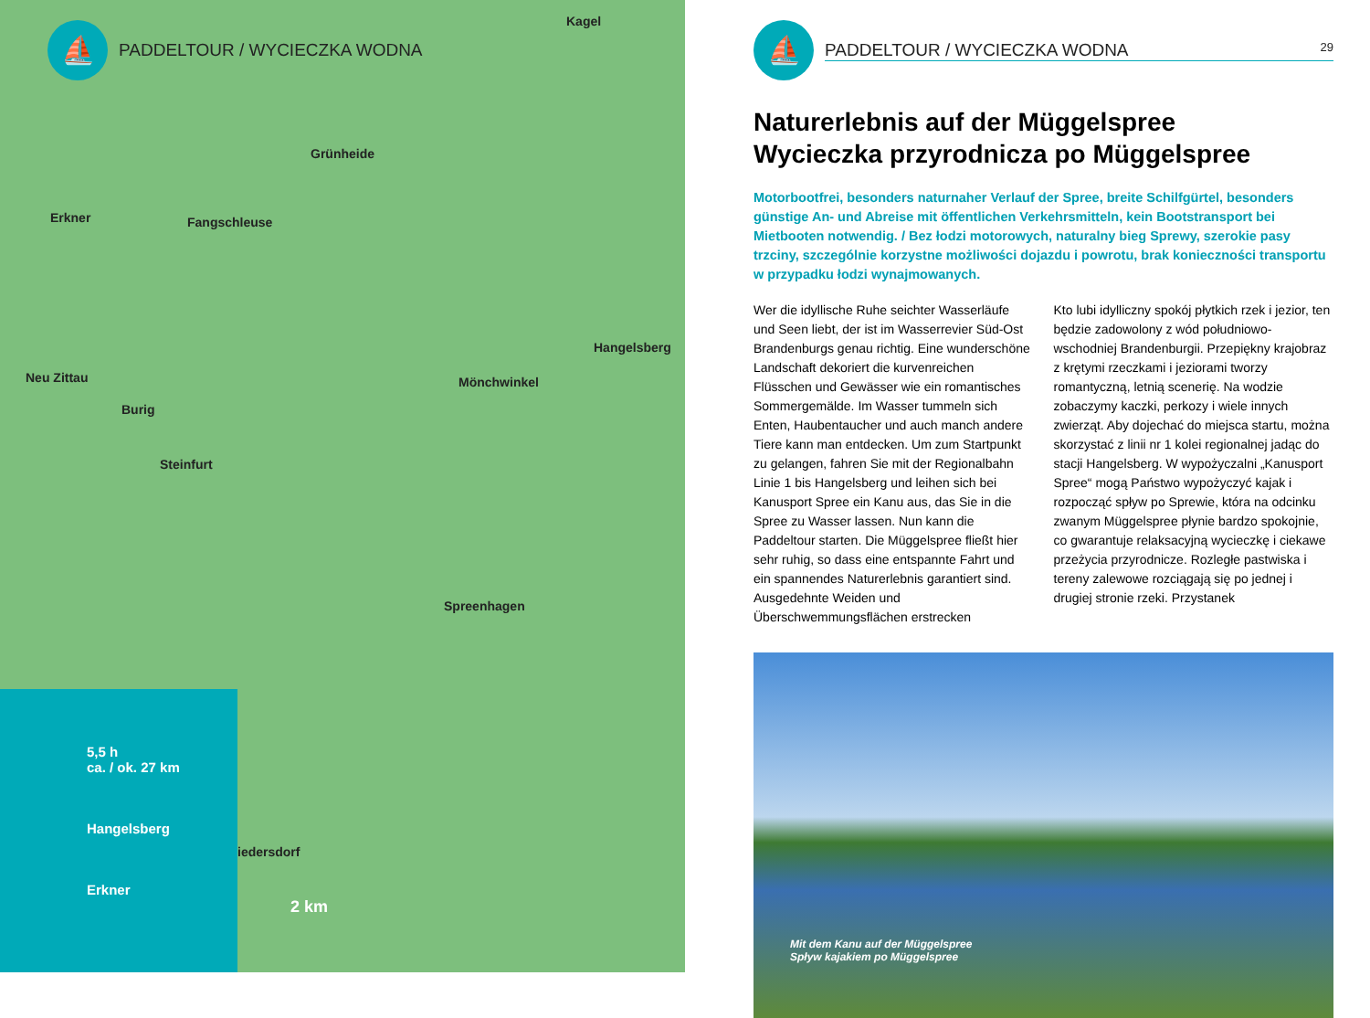⛵
PADDELTOUR / WYCIECZKA WODNA
Kagel
Grünheide
Erkner Fangschleuse
Hangelsberg
Neu Zittau Mönchwinkel
Burig
Steinfurt
Spreenhagen
Friedersdorf
2 km
5,5 h
ca. / ok. 27 km
Hangelsberg
Erkner
⛵
PADDELTOUR / WYCIECZKA WODNA 29
Naturerlebnis auf der Müggelspree
Wycieczka przyrodnicza po Müggelspree
Motorbootfrei, besonders naturnaher Verlauf der Spree, breite Schilfgürtel, besonders günstige An- und Abreise mit öffentlichen Verkehrsmitteln, kein Bootstransport bei Mietbooten notwendig. / Bez łodzi motorowych, naturalny bieg Sprewy, szerokie pasy trzciny, szczególnie korzystne możliwości dojazdu i powrotu, brak konieczności transportu w przypadku łodzi wynajmowanych.
Wer die idyllische Ruhe seichter Wasserläufe und Seen liebt, der ist im Wasserrevier Süd-Ost Brandenburgs genau richtig. Eine wunderschöne Landschaft dekoriert die kurvenreichen Flüsschen und Gewässer wie ein romantisches Sommergemälde. Im Wasser tummeln sich Enten, Haubentaucher und auch manch andere Tiere kann man entdecken. Um zum Startpunkt zu gelangen, fahren Sie mit der Regionalbahn Linie 1 bis Hangelsberg und leihen sich bei Kanusport Spree ein Kanu aus, das Sie in die Spree zu Wasser lassen. Nun kann die Paddeltour starten. Die Müggelspree fließt hier sehr ruhig, so dass eine entspannte Fahrt und ein spannendes Naturerlebnis garantiert sind. Ausgedehnte Weiden und Überschwemmungsflächen erstrecken
Kto lubi idylliczny spokój płytkich rzek i jezior, ten będzie zadowolony z wód południowo-wschodniej Brandenburgii. Przepiękny krajobraz z krętymi rzeczkami i jeziorami tworzy romantyczną, letnią scenerię. Na wodzie zobaczymy kaczki, perkozy i wiele innych zwierząt. Aby dojechać do miejsca startu, można skorzystać z linii nr 1 kolei regionalnej jadąc do stacji Hangelsberg. W wypożyczalni „Kanusport Spree“ mogą Państwo wypożyczyć kajak i rozpocząć spływ po Sprewie, która na odcinku zwanym Müggelspree płynie bardzo spokojnie, co gwarantuje relaksacyjną wycieczkę i ciekawe przeżycia przyrodnicze. Rozległe pastwiska i tereny zalewowe rozciągają się po jednej i drugiej stronie rzeki. Przystanek
Mit dem Kanu auf der Müggelspree
Spływ kajakiem po Müggelspree